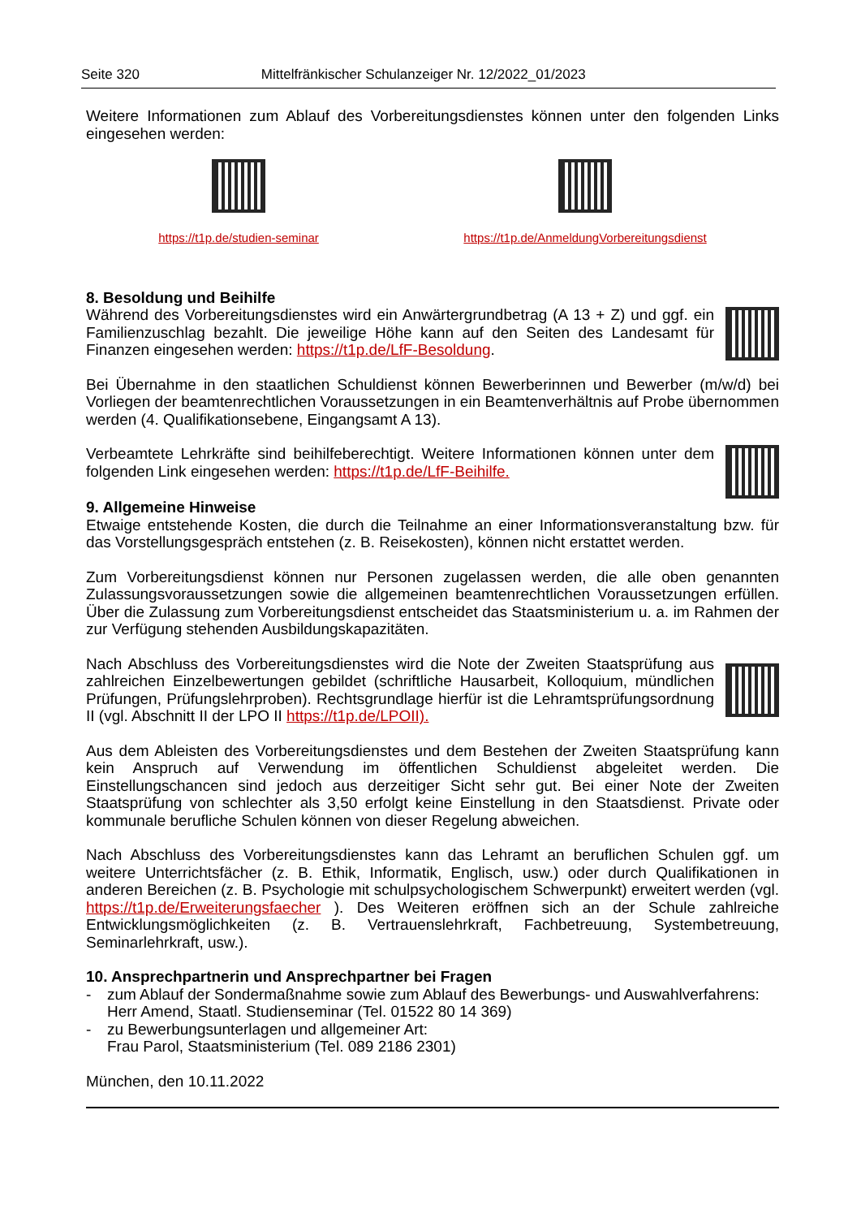Seite 320 Mittelfränkischer Schulanzeiger Nr. 12/2022_01/2023
Weitere Informationen zum Ablauf des Vorbereitungsdienstes können unter den folgenden Links eingesehen werden:
https://t1p.de/studien-seminar https://t1p.de/AnmeldungVorbereitungsdienst
8. Besoldung und Beihilfe
Während des Vorbereitungsdienstes wird ein Anwärtergrundbetrag (A 13 + Z) und ggf. ein Familienzuschlag bezahlt. Die jeweilige Höhe kann auf den Seiten des Landesamt für Finanzen eingesehen werden: https://t1p.de/LfF-Besoldung.
Bei Übernahme in den staatlichen Schuldienst können Bewerberinnen und Bewerber (m/w/d) bei Vorliegen der beamtenrechtlichen Voraussetzungen in ein Beamtenverhältnis auf Probe übernommen werden (4. Qualifikationsebene, Eingangsamt A 13).
Verbeamtete Lehrkräfte sind beihilfeberechtigt. Weitere Informationen können unter dem folgenden Link eingesehen werden: https://t1p.de/LfF-Beihilfe.
9. Allgemeine Hinweise
Etwaige entstehende Kosten, die durch die Teilnahme an einer Informationsveranstaltung bzw. für das Vorstellungsgespräch entstehen (z. B. Reisekosten), können nicht erstattet werden.
Zum Vorbereitungsdienst können nur Personen zugelassen werden, die alle oben genannten Zulassungsvoraussetzungen sowie die allgemeinen beamtenrechtlichen Voraussetzungen erfüllen. Über die Zulassung zum Vorbereitungsdienst entscheidet das Staatsministerium u. a. im Rahmen der zur Verfügung stehenden Ausbildungskapazitäten.
Nach Abschluss des Vorbereitungsdienstes wird die Note der Zweiten Staatsprüfung aus zahlreichen Einzelbewertungen gebildet (schriftliche Hausarbeit, Kolloquium, mündlichen Prüfungen, Prüfungslehrproben). Rechtsgrundlage hierfür ist die Lehramtsprüfungsordnung II (vgl. Abschnitt II der LPO II https://t1p.de/LPOII).
Aus dem Ableisten des Vorbereitungsdienstes und dem Bestehen der Zweiten Staatsprüfung kann kein Anspruch auf Verwendung im öffentlichen Schuldienst abgeleitet werden. Die Einstellungschancen sind jedoch aus derzeitiger Sicht sehr gut. Bei einer Note der Zweiten Staatsprüfung von schlechter als 3,50 erfolgt keine Einstellung in den Staatsdienst. Private oder kommunale berufliche Schulen können von dieser Regelung abweichen.
Nach Abschluss des Vorbereitungsdienstes kann das Lehramt an beruflichen Schulen ggf. um weitere Unterrichtsfächer (z. B. Ethik, Informatik, Englisch, usw.) oder durch Qualifikationen in anderen Bereichen (z. B. Psychologie mit schulpsychologischem Schwerpunkt) erweitert werden (vgl. https://t1p.de/Erweiterungsfaecher ). Des Weiteren eröffnen sich an der Schule zahlreiche Entwicklungsmöglichkeiten (z. B. Vertrauenslehrkraft, Fachbetreuung, Systembetreuung, Seminarlehrkraft, usw.).
10. Ansprechpartnerin und Ansprechpartner bei Fragen
- zum Ablauf der Sondermaßnahme sowie zum Ablauf des Bewerbungs- und Auswahlverfahrens:
Herr Amend, Staatl. Studienseminar (Tel. 01522 80 14 369)
- zu Bewerbungsunterlagen und allgemeiner Art:
Frau Parol, Staatsministerium (Tel. 089 2186 2301)
München, den 10.11.2022